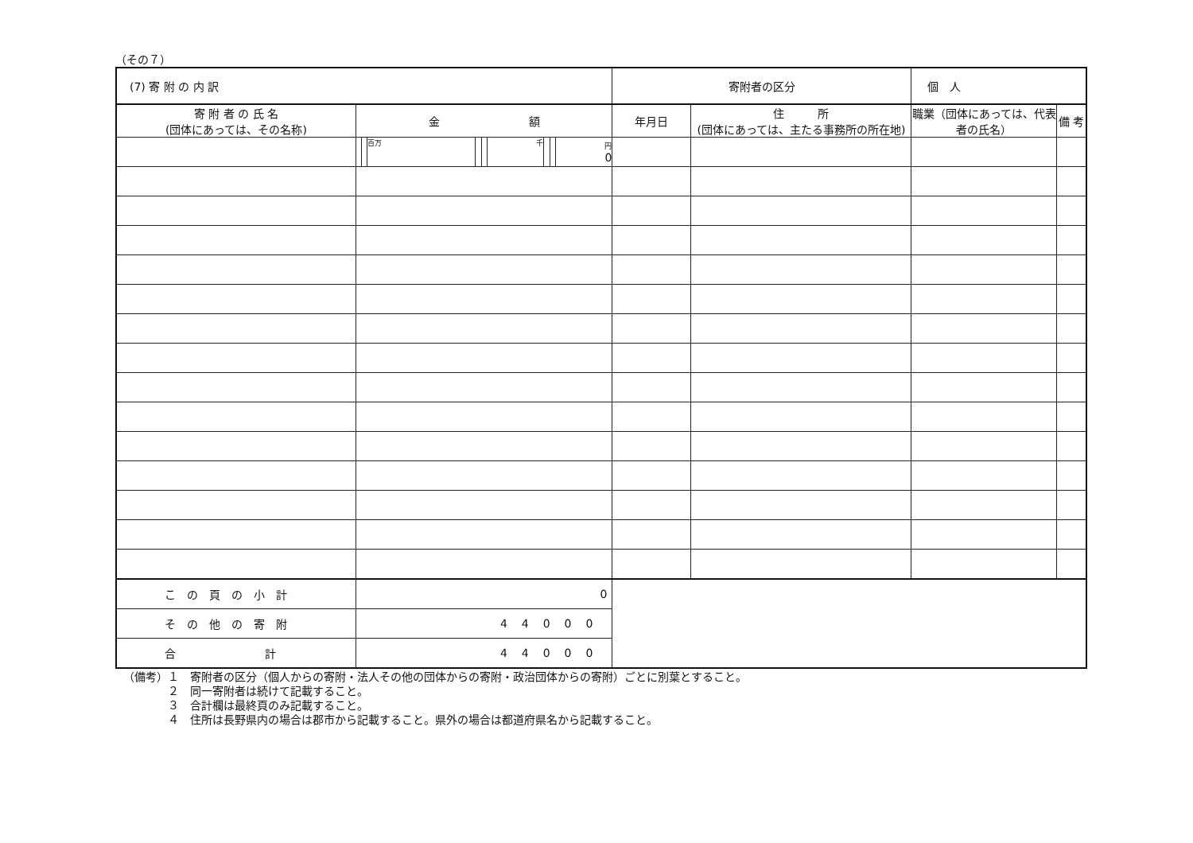（その７）
| (7) 寄 附 の 内 訳 | | | | | | | | | | 寄附者の区分 | | 個 人 | |
| 寄 附 者 の 氏 名 (団体にあっては、その名称) | 金 額 | | | | | | | | | 年月日 | 住 所 (団体にあっては、主たる事務所の所在地) | 職業（団体にあっては、代表者の氏名） | 備 考 |
| | | | 百万 | | | 千 | | | 円 0 | | | | |
| こ の 頁 の 小 計 | 0 | | | | | | | | | | | | |
| そ の 他 の 寄 附 | 44000 | | | | | | | | | | | | |
| 合 計 | 44000 | | | | | | | | | | | | |
（備考）１　寄附者の区分（個人からの寄附・法人その他の団体からの寄附・政治団体からの寄附）ごとに別葉とすること。
２　同一寄附者は続けて記載すること。
３　合計欄は最終頁のみ記載すること。
４　住所は長野県内の場合は郡市から記載すること。県外の場合は都道府県名から記載すること。